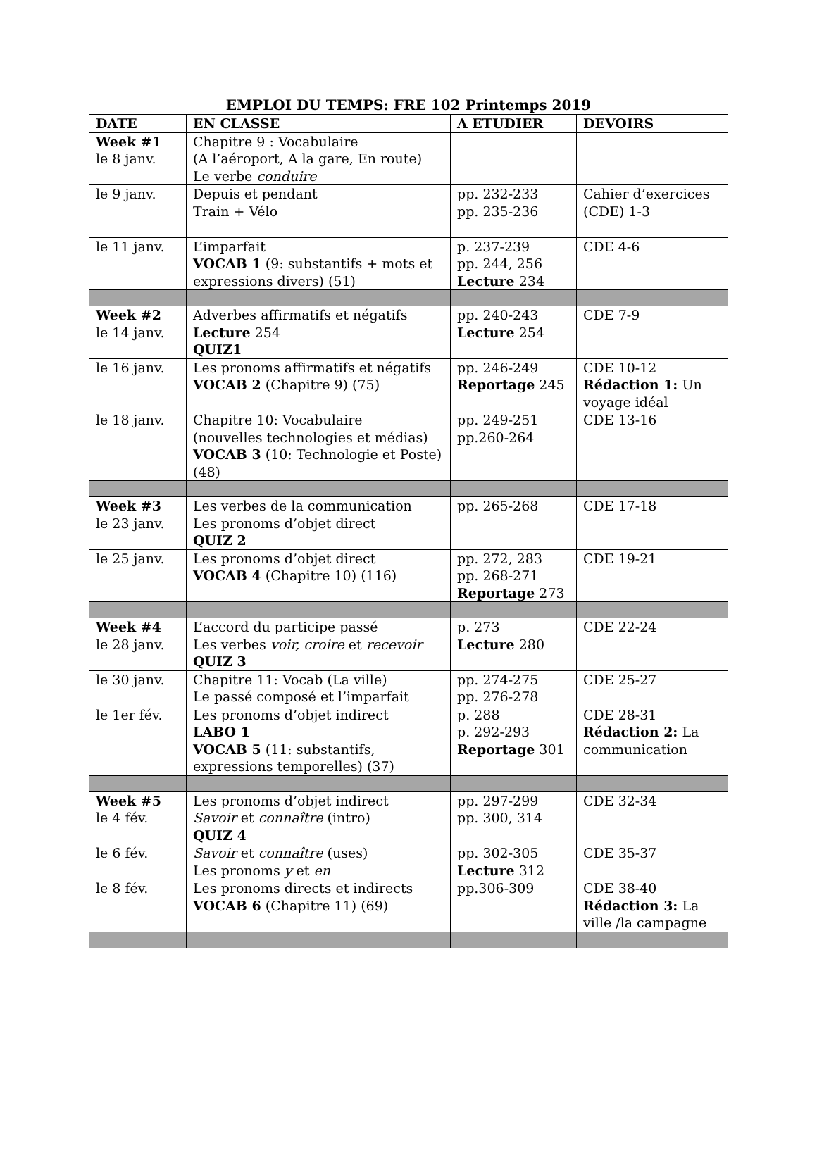EMPLOI DU TEMPS: FRE 102 Printemps 2019
| DATE | EN CLASSE | A ETUDIER | DEVOIRS |
| --- | --- | --- | --- |
| Week #1 le 8 janv. | Chapitre 9 : Vocabulaire (A l’aéroport, A la gare, En route) Le verbe conduire | | |
| le 9 janv. | Depuis et pendant Train + Vélo | pp. 232-233 pp. 235-236 | Cahier d’exercices (CDE) 1-3 |
| le 11 janv. | L’imparfait VOCAB 1 (9: substantifs + mots et expressions divers) (51) | p. 237-239 pp. 244, 256 Lecture 234 | CDE 4-6 |
| Week #2 le 14 janv. | Adverbes affirmatifs et négatifs Lecture 254 QUIZ1 | pp. 240-243 Lecture 254 | CDE 7-9 |
| le 16 janv. | Les pronoms affirmatifs et négatifs VOCAB 2 (Chapitre 9) (75) | pp. 246-249 Reportage 245 | CDE 10-12 Rédaction 1: Un voyage idéal |
| le 18 janv. | Chapitre 10: Vocabulaire (nouvelles technologies et médias) VOCAB 3 (10: Technologie et Poste) (48) | pp. 249-251 pp.260-264 | CDE 13-16 |
| Week #3 le 23 janv. | Les verbes de la communication Les pronoms d’objet direct QUIZ 2 | pp. 265-268 | CDE 17-18 |
| le 25 janv. | Les pronoms d’objet direct VOCAB 4 (Chapitre 10) (116) | pp. 272, 283 pp. 268-271 Reportage 273 | CDE 19-21 |
| Week #4 le 28 janv. | L’accord du participe passé Les verbes voir, croire et recevoir QUIZ 3 | p. 273 Lecture 280 | CDE 22-24 |
| le 30 janv. | Chapitre 11: Vocab (La ville) Le passé composé et l’imparfait | pp. 274-275 pp. 276-278 | CDE 25-27 |
| le 1er fév. | Les pronoms d’objet indirect LABO 1 VOCAB 5 (11: substantifs, expressions temporelles) (37) | p. 288 p. 292-293 Reportage 301 | CDE 28-31 Rédaction 2: La communication |
| Week #5 le 4 fév. | Les pronoms d’objet indirect Savoir et connaître (intro) QUIZ 4 | pp. 297-299 pp. 300, 314 | CDE 32-34 |
| le 6 fév. | Savoir et connaître (uses) Les pronoms y et en | pp. 302-305 Lecture 312 | CDE 35-37 |
| le 8 fév. | Les pronoms directs et indirects VOCAB 6 (Chapitre 11) (69) | pp.306-309 | CDE 38-40 Rédaction 3: La ville /la campagne |